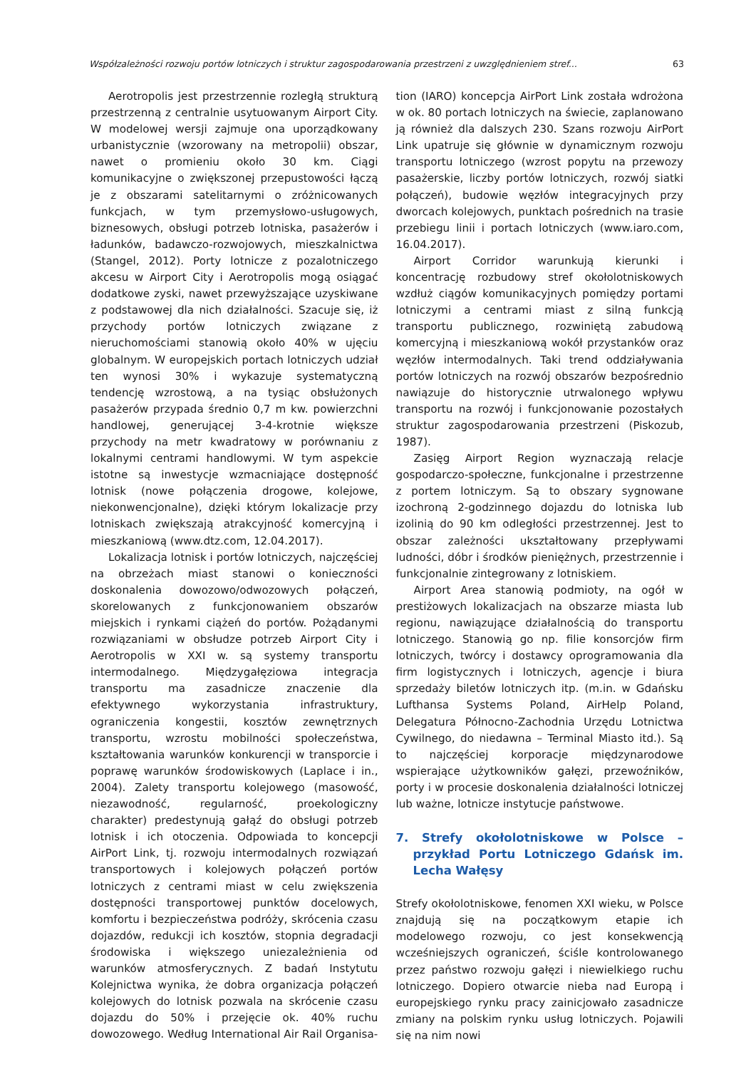Współzależności rozwoju portów lotniczych i struktur zagospodarowania przestrzeni z uwzględnieniem stref... 63
Aerotropolis jest przestrzennie rozległą strukturą przestrzenną z centralnie usytuowanym Airport City. W modelowej wersji zajmuje ona uporządkowany urbanistycznie (wzorowany na metropolii) obszar, nawet o promieniu około 30 km. Ciągi komunikacyjne o zwiększonej przepustowości łączą je z obszarami satelitarnymi o zróżnicowanych funkcjach, w tym przemysłowo-usługowych, biznesowych, obsługi potrzeb lotniska, pasażerów i ładunków, badawczo-rozwojowych, mieszkalnictwa (Stangel, 2012). Porty lotnicze z pozalotniczego akcesu w Airport City i Aerotropolis mogą osiągać dodatkowe zyski, nawet przewyższające uzyskiwane z podstawowej dla nich działalności. Szacuje się, iż przychody portów lotniczych związane z nieruchomościami stanowią około 40% w ujęciu globalnym. W europejskich portach lotniczych udział ten wynosi 30% i wykazuje systematyczną tendencję wzrostową, a na tysiąc obsłużonych pasażerów przypada średnio 0,7 m kw. powierzchni handlowej, generującej 3-4-krotnie większe przychody na metr kwadratowy w porównaniu z lokalnymi centrami handlowymi. W tym aspekcie istotne są inwestycje wzmacniające dostępność lotnisk (nowe połączenia drogowe, kolejowe, niekonwencjonalne), dzięki którym lokalizacje przy lotniskach zwiększają atrakcyjność komercyjną i mieszkaniową (www.dtz.com, 12.04.2017).
Lokalizacja lotnisk i portów lotniczych, najczęściej na obrzeżach miast stanowi o konieczności doskonalenia dowozowo/odwozowych połączeń, skorelowanych z funkcjonowaniem obszarów miejskich i rynkami ciążeń do portów. Pożądanymi rozwiązaniami w obsłudze potrzeb Airport City i Aerotropolis w XXI w. są systemy transportu intermodalnego. Międzygałęziowa integracja transportu ma zasadnicze znaczenie dla efektywnego wykorzystania infrastruktury, ograniczenia kongestii, kosztów zewnętrznych transportu, wzrostu mobilności społeczeństwa, kształtowania warunków konkurencji w transporcie i poprawę warunków środowiskowych (Laplace i in., 2004). Zalety transportu kolejowego (masowość, niezawodność, regularność, proekologiczny charakter) predestynują gałąź do obsługi potrzeb lotnisk i ich otoczenia. Odpowiada to koncepcji AirPort Link, tj. rozwoju intermodalnych rozwiązań transportowych i kolejowych połączeń portów lotniczych z centrami miast w celu zwiększenia dostępności transportowej punktów docelowych, komfortu i bezpieczeństwa podróży, skrócenia czasu dojazdów, redukcji ich kosztów, stopnia degradacji środowiska i większego uniezależnienia od warunków atmosferycznych. Z badań Instytutu Kolejnictwa wynika, że dobra organizacja połączeń kolejowych do lotnisk pozwala na skrócenie czasu dojazdu do 50% i przejęcie ok. 40% ruchu dowozowego. Według International Air Rail Organisa-
tion (IARO) koncepcja AirPort Link została wdrożona w ok. 80 portach lotniczych na świecie, zaplanowano ją również dla dalszych 230. Szans rozwoju AirPort Link upatruje się głównie w dynamicznym rozwoju transportu lotniczego (wzrost popytu na przewozy pasażerskie, liczby portów lotniczych, rozwój siatki połączeń), budowie węzłów integracyjnych przy dworcach kolejowych, punktach pośrednich na trasie przebiegu linii i portach lotniczych (www.iaro.com, 16.04.2017).
Airport Corridor warunkują kierunki i koncentrację rozbudowy stref okołolotniskowych wzdłuż ciągów komunikacyjnych pomiędzy portami lotniczymi a centrami miast z silną funkcją transportu publicznego, rozwiniętą zabudową komercyjną i mieszkaniową wokół przystanków oraz węzłów intermodalnych. Taki trend oddziaływania portów lotniczych na rozwój obszarów bezpośrednio nawiązuje do historycznie utrwalonego wpływu transportu na rozwój i funkcjonowanie pozostałych struktur zagospodarowania przestrzeni (Piskozub, 1987).
Zasięg Airport Region wyznaczają relacje gospodarczo-społeczne, funkcjonalne i przestrzenne z portem lotniczym. Są to obszary sygnowane izochroną 2-godzinnego dojazdu do lotniska lub izolinią do 90 km odległości przestrzennej. Jest to obszar zależności ukształtowany przepływami ludności, dóbr i środków pieniężnych, przestrzennie i funkcjonalnie zintegrowany z lotniskiem.
Airport Area stanowią podmioty, na ogół w prestiżowych lokalizacjach na obszarze miasta lub regionu, nawiązujące działalnością do transportu lotniczego. Stanowią go np. filie konsorcjów firm lotniczych, twórcy i dostawcy oprogramowania dla firm logistycznych i lotniczych, agencje i biura sprzedaży biletów lotniczych itp. (m.in. w Gdańsku Lufthansa Systems Poland, AirHelp Poland, Delegatura Północno-Zachodnia Urzędu Lotnictwa Cywilnego, do niedawna – Terminal Miasto itd.). Są to najczęściej korporacje międzynarodowe wspierające użytkowników gałęzi, przewoźników, porty i w procesie doskonalenia działalności lotniczej lub ważne, lotnicze instytucje państwowe.
7. Strefy okołolotniskowe w Polsce – przykład Portu Lotniczego Gdańsk im. Lecha Wałęsy
Strefy okołolotniskowe, fenomen XXI wieku, w Polsce znajdują się na początkowym etapie ich modelowego rozwoju, co jest konsekwencją wcześniejszych ograniczeń, ściśle kontrolowanego przez państwo rozwoju gałęzi i niewielkiego ruchu lotniczego. Dopiero otwarcie nieba nad Europą i europejskiego rynku pracy zainicjowało zasadnicze zmiany na polskim rynku usług lotniczych. Pojawili się na nim nowi